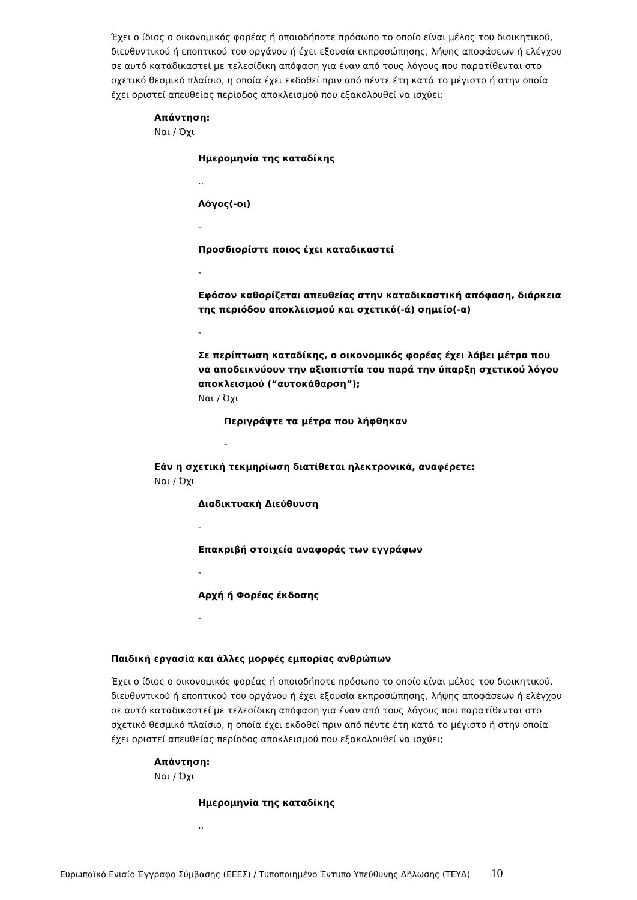Έχει ο ίδιος ο οικονομικός φορέας ή οποιοδήποτε πρόσωπο το οποίο είναι μέλος του διοικητικού, διευθυντικού ή εποπτικού του οργάνου ή έχει εξουσία εκπροσώπησης, λήψης αποφάσεων ή ελέγχου σε αυτό καταδικαστεί με τελεσίδικη απόφαση για έναν από τους λόγους που παρατίθενται στο σχετικό θεσμικό πλαίσιο, η οποία έχει εκδοθεί πριν από πέντε έτη κατά το μέγιστο ή στην οποία έχει οριστεί απευθείας περίοδος αποκλεισμού που εξακολουθεί να ισχύει;
Απάντηση:
Ναι / Όχι
Ημερομηνία της καταδίκης
..
Λόγος(-οι)
-
Προσδιορίστε ποιος έχει καταδικαστεί
-
Εφόσον καθορίζεται απευθείας στην καταδικαστική απόφαση, διάρκεια της περιόδου αποκλεισμού και σχετικό(-ά) σημείο(-α)
-
Σε περίπτωση καταδίκης, ο οικονομικός φορέας έχει λάβει μέτρα που να αποδεικνύουν την αξιοπιστία του παρά την ύπαρξη σχετικού λόγου αποκλεισμού (“αυτοκάθαρση”);
Ναι / Όχι
Περιγράψτε τα μέτρα που λήφθηκαν
-
Εάν η σχετική τεκμηρίωση διατίθεται ηλεκτρονικά, αναφέρετε:
Ναι / Όχι
Διαδικτυακή Διεύθυνση
-
Επακριβή στοιχεία αναφοράς των εγγράφων
-
Αρχή ή Φορέας έκδοσης
-
Παιδική εργασία και άλλες μορφές εμπορίας ανθρώπων
Έχει ο ίδιος ο οικονομικός φορέας ή οποιοδήποτε πρόσωπο το οποίο είναι μέλος του διοικητικού, διευθυντικού ή εποπτικού του οργάνου ή έχει εξουσία εκπροσώπησης, λήψης αποφάσεων ή ελέγχου σε αυτό καταδικαστεί με τελεσίδικη απόφαση για έναν από τους λόγους που παρατίθενται στο σχετικό θεσμικό πλαίσιο, η οποία έχει εκδοθεί πριν από πέντε έτη κατά το μέγιστο ή στην οποία έχει οριστεί απευθείας περίοδος αποκλεισμού που εξακολουθεί να ισχύει;
Απάντηση:
Ναι / Όχι
Ημερομηνία της καταδίκης
..
Ευρωπαϊκό Ενιαίο Έγγραφο Σύμβασης (ΕΕΕΣ) / Τυποποιημένο Έντυπο Υπεύθυνης Δήλωσης (ΤΕΥΔ) 10